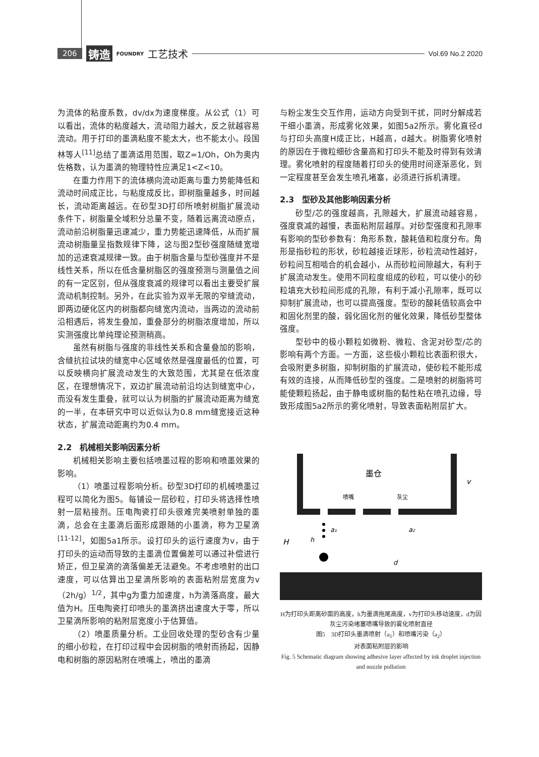206 铸造 FOUNDRY 工艺技术 Vol.69 No.2 2020
为流体的粘度系数，dv/dx为速度梯度。从公式（1）可以看出，流体的粘度越大，流动阻力越大，反之就越容易流动。用于打印的墨滴粘度不能太大，也不能太小。段国林等人<sup>[11]</sup>总结了墨滴适用范围，取Z=1/Oh，Oh为奥内佐格数，认为墨滴的物理特性应满足1<Z<10。
在重力作用下的流体横向流动距离与重力势能降低和流动时间成正比，与粘度成反比，即树脂量越多，时间越长，流动距离越远。在砂型3D打印所喷射树脂扩展流动条件下，树脂量全域积分总量不变，随着远离流动原点，流动前沿树脂量迅速减少，重力势能迅速降低，从而扩展流动树脂量呈指数规律下降，这与图2型砂强度随缝宽增加的迅速衰减规律一致。由于树脂含量与型砂强度并不是线性关系，所以在低含量树脂区的强度预测与测量值之间的有一定区别，但从强度衰减的规律可以看出主要受扩展流动机制控制。另外，在此实验为双半无限的窄缝流动，即两边硬化区内的树脂都向缝宽内流动，当两边的流动前沿相遇后，将发生叠加，重叠部分的树脂浓度增加，所以实测强度比单纯理论预测稍高。
虽然有树脂与强度的非线性关系和含量叠加的影响，含缝抗拉试块的缝宽中心区域依然是强度最低的位置，可以反映横向扩展流动发生的大致范围，尤其是在低浓度区，在理想情况下，双边扩展流动前沿均达到缝宽中心，而没有发生重叠，就可以认为树脂的扩展流动距离为缝宽的一半，在本研究中可以近似认为0.8 mm缝宽接近这种状态，扩展流动距离约为0.4 mm。
2.2　机械相关影响因素分析
机械相关影响主要包括喷墨过程的影响和喷墨效果的影响。
（1）喷墨过程影响分析。砂型3D打印的机械喷墨过程可以简化为图5。每铺设一层砂粒，打印头将选择性喷射一层粘接剂。压电陶瓷打印头很难完美喷射单独的墨滴，总会在主墨滴后面形成跟随的小墨滴，称为卫星滴<sup>[11-12]</sup>，如图5a1所示。设打印头的运行速度为v，由于打印头的运动而导致的主墨滴位置偏差可以通过补偿进行矫正，但卫星滴的滴落偏差无法避免。不考虑喷射的出口速度，可以估算出卫星滴所影响的表面粘附层宽度为v（2h/g）<sup>1/2</sup>，其中g为重力加速度，h为滴落高度，最大值为H。压电陶瓷打印喷头的墨滴挤出速度大于零，所以卫星滴所影响的粘附层宽度小于估算值。
（2）喷墨质量分析。工业回收处理的型砂含有少量的细小砂粒，在打印过程中会因树脂的喷射而扬起，因静电和树脂的原因粘附在喷嘴上，喷出的墨滴
与粉尘发生交互作用，运动方向受到干扰，同时分解成若干细小墨滴，形成雾化效果，如图5a2所示。雾化直径d与打印头高度H成正比，H越高，d越大。树脂雾化喷射的原因在于微粒细砂含量高和打印头不能及时得到有效清理。雾化喷射的程度随着打印头的使用时间逐渐恶化，到一定程度甚至会发生喷孔堵塞，必须进行拆机清理。
2.3　型砂及其他影响因素分析
砂型/芯的强度越高，孔隙越大，扩展流动越容易，强度衰减的越慢，表面粘附层越厚。对砂型强度和孔隙率有影响的型砂参数有：角形系数，酸耗值和粒度分布。角形是指砂粒的形状，砂粒越接近球形，砂粒流动性越好，砂粒间互相啮合的机会越小，从而砂粒间隙越大，有利于扩展流动发生。使用不同粒度组成的砂粒，可以使小的砂粒填充大砂粒间形成的孔隙，有利于减小孔隙率，既可以抑制扩展流动，也可以提高强度。型砂的酸耗值较高会中和固化剂里的酸，弱化固化剂的催化效果，降低砂型整体强度。
型砂中的极小颗粒如微粉、微粒、含泥对砂型/芯的影响有两个方面。一方面，这些极小颗粒比表面积很大，会吸附更多树脂，抑制树脂的扩展流动，使砂粒不能形成有效的连接，从而降低砂型的强度。二是喷射的树脂将可能使颗粒扬起，由于静电或树脂的黏性粘在喷孔边缘，导致形成图5a2所示的雾化喷射，导致表面粘附层扩大。
墨仓
v
喷嘴
灰尘
H
h
a₁
a₂
d
H为打印头距离砂面的高度，h为墨滴拖尾高度，v为打印头移动速度，d为因灰尘污染堵塞喷嘴导致的雾化喷射直径
图5　3D打印头墨滴喷射（a<sub>1</sub>）和喷嘴污染（a<sub>2</sub>）
对表面粘附层的影响
Fig. 5 Schematic diagram showing adhesive layer affected by ink droplet injection and nozzle pollution